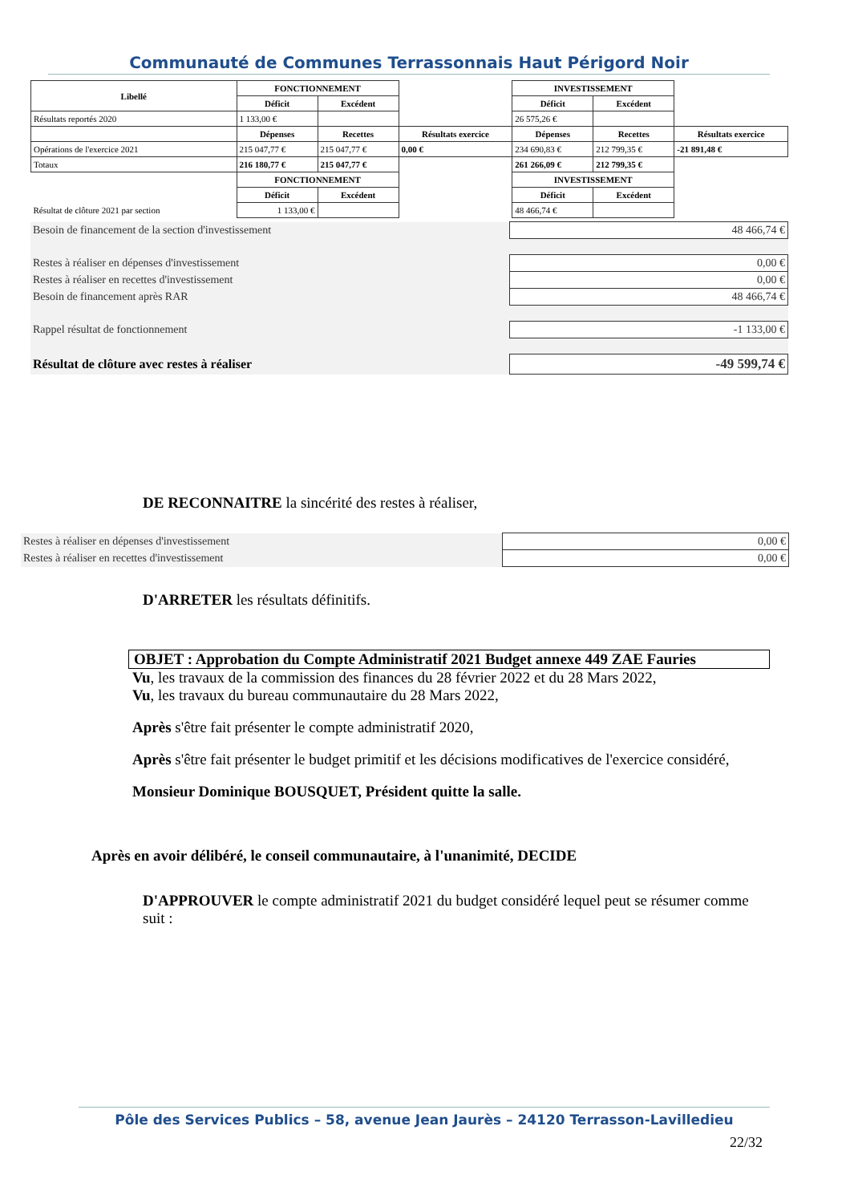Communauté de Communes Terrassonnais Haut Périgord Noir
| Libellé | FONCTIONNEMENT | | | INVESTISSEMENT | | |
| | Déficit | Excédent | | Déficit | Excédent | |
| Résultats reportés 2020 | 1 133,00 € | | | 26 575,26 € | | |
| | Dépenses | Recettes | Résultats exercice | Dépenses | Recettes | Résultats exercice |
| Opérations de l'exercice 2021 | 215 047,77 € | 215 047,77 € | 0,00 € | 234 690,83 € | 212 799,35 € | -21 891,48 € |
| Totaux | 216 180,77 € | 215 047,77 € | | 261 266,09 € | 212 799,35 € | |
| | FONCTIONNEMENT | | | INVESTISSEMENT | | |
| | Déficit | Excédent | | Déficit | Excédent | |
| Résultat de clôture 2021 par section | 1 133,00 € | | | 48 466,74 € | | |
| Besoin de financement de la section d'investissement | 48 466,74 € |
| Restes à réaliser en dépenses d'investissement | 0,00 € |
| Restes à réaliser en recettes d'investissement | 0,00 € |
| Besoin de financement après RAR | 48 466,74 € |
| Rappel résultat de fonctionnement | -1 133,00 € |
| Résultat de clôture avec restes à réaliser | -49 599,74 € |
DE RECONNAITRE la sincérité des restes à réaliser,
| Restes à réaliser en dépenses d'investissement | 0,00 € |
| Restes à réaliser en recettes d'investissement | 0,00 € |
D'ARRETER les résultats définitifs.
OBJET : Approbation du Compte Administratif 2021 Budget annexe 449 ZAE Fauries
Vu, les travaux de la commission des finances du 28 février 2022 et du 28 Mars 2022,
Vu, les travaux du bureau communautaire du 28 Mars 2022,
Après s'être fait présenter le compte administratif 2020,
Après s'être fait présenter le budget primitif et les décisions modificatives de l'exercice considéré,
Monsieur Dominique BOUSQUET, Président quitte la salle.
Après en avoir délibéré, le conseil communautaire, à l'unanimité, DECIDE
D'APPROUVER le compte administratif 2021 du budget considéré lequel peut se résumer comme suit :
Pôle des Services Publics – 58, avenue Jean Jaurès – 24120 Terrasson-Lavilledieu
22/32